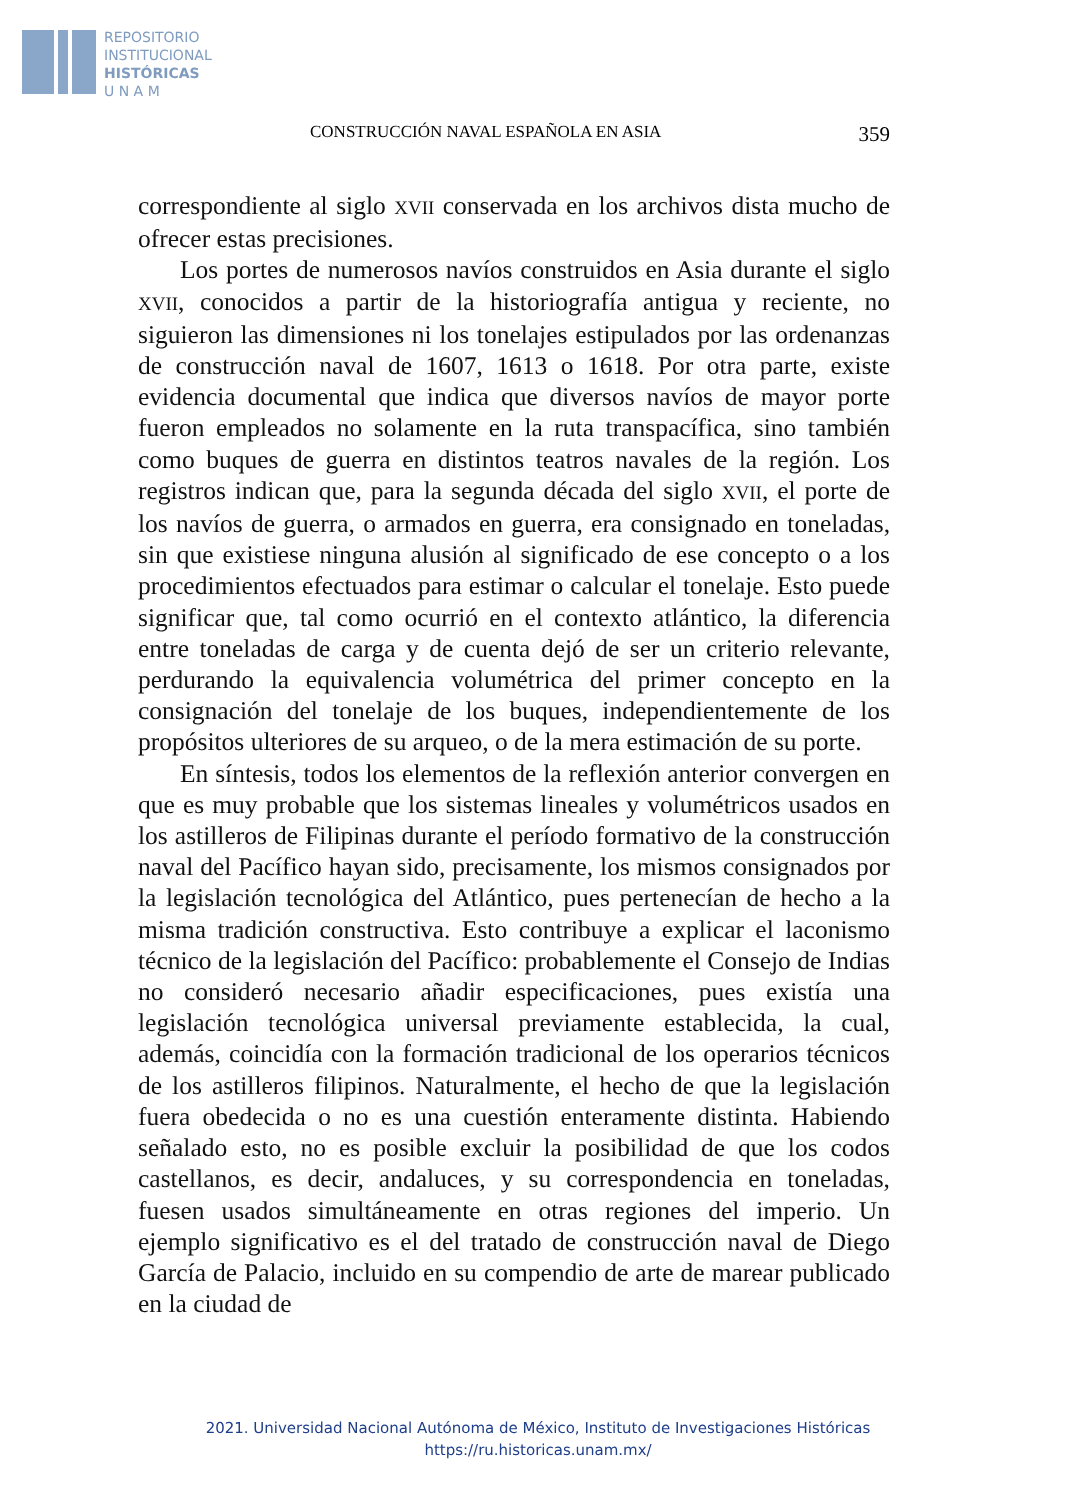REPOSITORIO
INSTITUCIONAL
HISTÓRICAS
U N A M
CONSTRUCCIÓN NAVAL ESPAÑOLA EN ASIA 359
correspondiente al siglo XVII conservada en los archivos dista mucho de ofrecer estas precisiones.
Los portes de numerosos navíos construidos en Asia durante el siglo XVII, conocidos a partir de la historiografía antigua y reciente, no siguieron las dimensiones ni los tonelajes estipulados por las ordenanzas de construcción naval de 1607, 1613 o 1618. Por otra parte, existe evidencia documental que indica que diversos navíos de mayor porte fueron empleados no solamente en la ruta transpacífica, sino también como buques de guerra en distintos teatros navales de la región. Los registros indican que, para la segunda década del siglo XVII, el porte de los navíos de guerra, o armados en guerra, era consignado en toneladas, sin que existiese ninguna alusión al significado de ese concepto o a los procedimientos efectuados para estimar o calcular el tonelaje. Esto puede significar que, tal como ocurrió en el contexto atlántico, la diferencia entre toneladas de carga y de cuenta dejó de ser un criterio relevante, perdurando la equivalencia volumétrica del primer concepto en la consignación del tonelaje de los buques, independientemente de los propósitos ulteriores de su arqueo, o de la mera estimación de su porte.
En síntesis, todos los elementos de la reflexión anterior convergen en que es muy probable que los sistemas lineales y volumétricos usados en los astilleros de Filipinas durante el período formativo de la construcción naval del Pacífico hayan sido, precisamente, los mismos consignados por la legislación tecnológica del Atlántico, pues pertenecían de hecho a la misma tradición constructiva. Esto contribuye a explicar el laconismo técnico de la legislación del Pacífico: probablemente el Consejo de Indias no consideró necesario añadir especificaciones, pues existía una legislación tecnológica universal previamente establecida, la cual, además, coincidía con la formación tradicional de los operarios técnicos de los astilleros filipinos. Naturalmente, el hecho de que la legislación fuera obedecida o no es una cuestión enteramente distinta. Habiendo señalado esto, no es posible excluir la posibilidad de que los codos castellanos, es decir, andaluces, y su correspondencia en toneladas, fuesen usados simultáneamente en otras regiones del imperio. Un ejemplo significativo es el del tratado de construcción naval de Diego García de Palacio, incluido en su compendio de arte de marear publicado en la ciudad de
2021. Universidad Nacional Autónoma de México, Instituto de Investigaciones Históricas
https://ru.historicas.unam.mx/